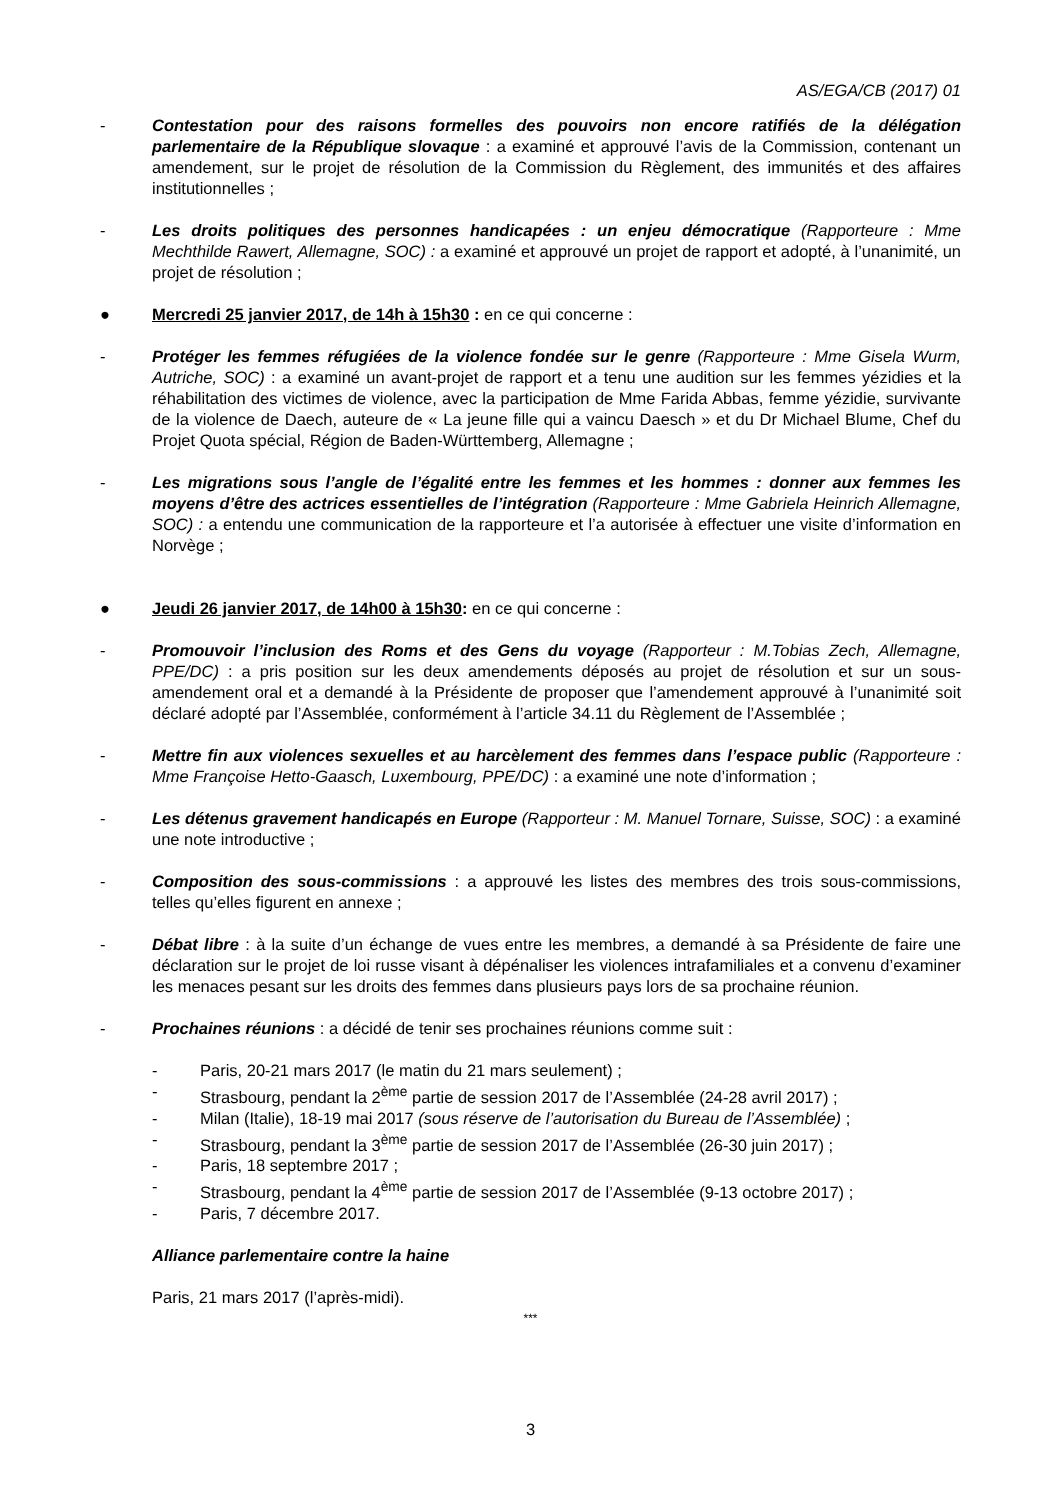AS/EGA/CB (2017) 01
- Contestation pour des raisons formelles des pouvoirs non encore ratifiés de la délégation parlementaire de la République slovaque : a examiné et approuvé l’avis de la Commission, contenant un amendement, sur le projet de résolution de la Commission du Règlement, des immunités et des affaires institutionnelles ;
- Les droits politiques des personnes handicapées : un enjeu démocratique (Rapporteure : Mme Mechthilde Rawert, Allemagne, SOC) : a examiné et approuvé un projet de rapport et adopté, à l’unanimité, un projet de résolution ;
● Mercredi 25 janvier 2017, de 14h à 15h30 : en ce qui concerne :
- Protéger les femmes réfugiées de la violence fondée sur le genre (Rapporteure : Mme Gisela Wurm, Autriche, SOC) : a examiné un avant-projet de rapport et a tenu une audition sur les femmes yézidies et la réhabilitation des victimes de violence, avec la participation de Mme Farida Abbas, femme yézidie, survivante de la violence de Daech, auteure de « La jeune fille qui a vaincu Daesch » et du Dr Michael Blume, Chef du Projet Quota spécial, Région de Baden-Württemberg, Allemagne ;
- Les migrations sous l’angle de l’égalité entre les femmes et les hommes : donner aux femmes les moyens d’être des actrices essentielles de l’intégration (Rapporteure : Mme Gabriela Heinrich Allemagne, SOC) : a entendu une communication de la rapporteure et l’a autorisée à effectuer une visite d’information en Norvège ;
● Jeudi 26 janvier 2017, de 14h00 à 15h30: en ce qui concerne :
- Promouvoir l’inclusion des Roms et des Gens du voyage (Rapporteur : M.Tobias Zech, Allemagne, PPE/DC) : a pris position sur les deux amendements déposés au projet de résolution et sur un sous-amendement oral et a demandé à la Présidente de proposer que l’amendement approuvé à l’unanimité soit déclaré adopté par l’Assemblée, conformément à l’article 34.11 du Règlement de l’Assemblée ;
- Mettre fin aux violences sexuelles et au harcèlement des femmes dans l’espace public (Rapporteure : Mme Françoise Hetto-Gaasch, Luxembourg, PPE/DC) : a examiné une note d’information ;
- Les détenus gravement handicapés en Europe (Rapporteur : M. Manuel Tornare, Suisse, SOC) : a examiné une note introductive ;
- Composition des sous-commissions : a approuvé les listes des membres des trois sous-commissions, telles qu’elles figurent en annexe ;
- Débat libre : à la suite d’un échange de vues entre les membres, a demandé à sa Présidente de faire une déclaration sur le projet de loi russe visant à dépénaliser les violences intrafamiliales et a convenu d’examiner les menaces pesant sur les droits des femmes dans plusieurs pays lors de sa prochaine réunion.
- Prochaines réunions : a décidé de tenir ses prochaines réunions comme suit :
- Paris, 20-21 mars 2017 (le matin du 21 mars seulement) ;
- Strasbourg, pendant la 2<sup>ème</sup> partie de session 2017 de l’Assemblée (24-28 avril 2017) ;
- Milan (Italie), 18-19 mai 2017 (sous réserve de l’autorisation du Bureau de l’Assemblée) ;
- Strasbourg, pendant la 3<sup>ème</sup> partie de session 2017 de l’Assemblée (26-30 juin 2017) ;
- Paris, 18 septembre 2017 ;
- Strasbourg, pendant la 4<sup>ème</sup> partie de session 2017 de l’Assemblée (9-13 octobre 2017) ;
- Paris, 7 décembre 2017.
Alliance parlementaire contre la haine
Paris, 21 mars 2017 (l’après-midi).
***
3